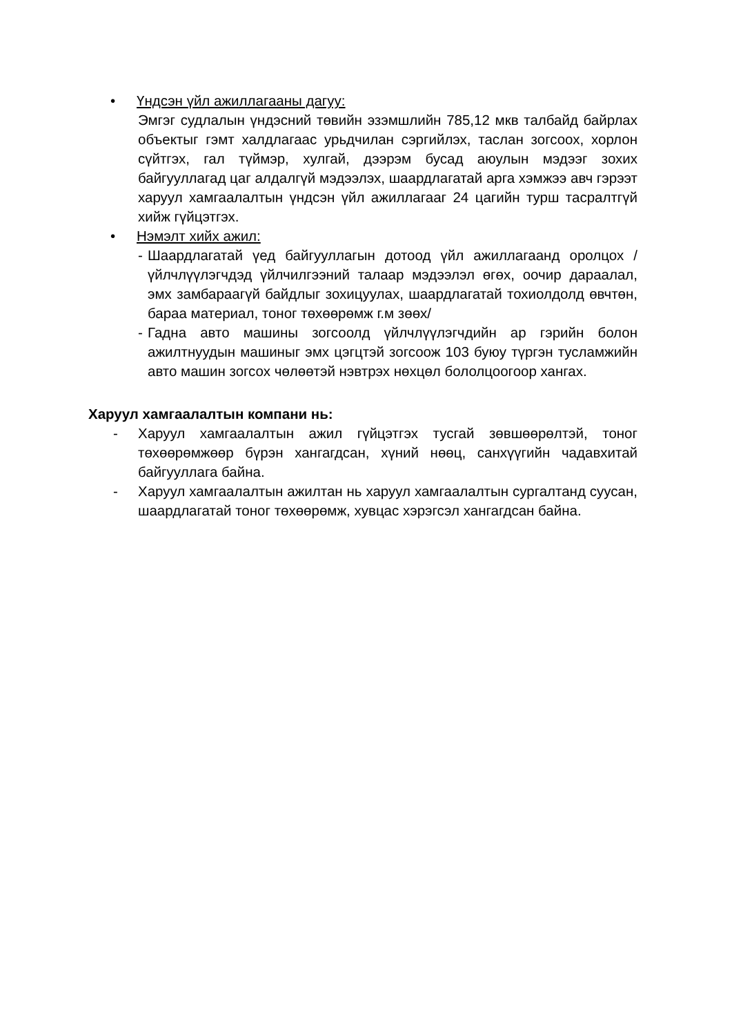• Үндсэн үйл ажиллагааны дагуу:
Эмгэг судлалын үндэсний төвийн эзэмшлийн 785,12 мкв талбайд байрлах объектыг гэмт халдлагаас урьдчилан сэргийлэх, таслан зогсоох, хорлон сүйтгэх, гал түймэр, хулгай, дээрэм бусад аюулын мэдээг зохих байгууллагад цаг алдалгүй мэдээлэх, шаардлагатай арга хэмжээ авч гэрээт харуул хамгаалалтын үндсэн үйл ажиллагааг 24 цагийн турш тасралтгүй хийж гүйцэтгэх.
• Нэмэлт хийх ажил:
- Шаардлагатай үед байгууллагын дотоод үйл ажиллагаанд оролцох /үйлчлүүлэгчдэд үйлчилгээний талаар мэдээлэл өгөх, оочир дараалал, эмх замбараагүй байдлыг зохицуулах, шаардлагатай тохиолдолд өвчтөн, бараа материал, тоног төхөөрөмж г.м зөөх/
- Гадна авто машины зогсоолд үйлчлүүлэгчдийн ар гэрийн болон ажилтнуудын машиныг эмх цэгцтэй зогсоож 103 буюу түргэн тусламжийн авто машин зогсох чөлөөтэй нэвтрэх нөхцөл бололцоогоор хангах.
Харуул хамгаалалтын компани нь:
- Харуул хамгаалалтын ажил гүйцэтгэх тусгай зөвшөөрөлтэй, тоног төхөөрөмжөөр бүрэн хангагдсан, хүний нөөц, санхүүгийн чадавхитай байгууллага байна.
- Харуул хамгаалалтын ажилтан нь харуул хамгаалалтын сургалтанд суусан, шаардлагатай тоног төхөөрөмж, хувцас хэрэгсэл хангагдсан байна.